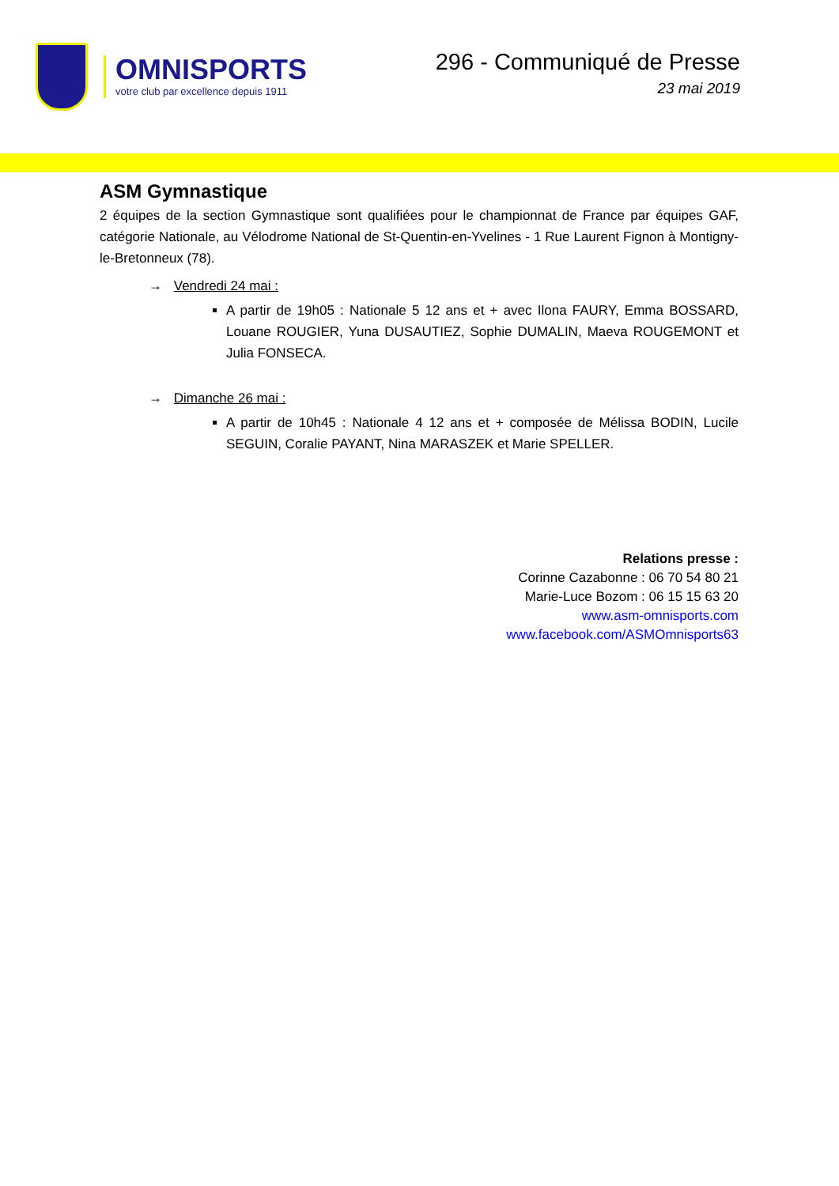OMNISPORTS
votre club par excellence depuis 1911
296 - Communiqué de Presse
23 mai 2019
ASM Gymnastique
2 équipes de la section Gymnastique sont qualifiées pour le championnat de France par équipes GAF, catégorie Nationale, au Vélodrome National de St-Quentin-en-Yvelines - 1 Rue Laurent Fignon à Montigny-le-Bretonneux (78).
→ Vendredi 24 mai :
A partir de 19h05 : Nationale 5 12 ans et + avec Ilona FAURY, Emma BOSSARD, Louane ROUGIER, Yuna DUSAUTIEZ, Sophie DUMALIN, Maeva ROUGEMONT et Julia FONSECA.
→ Dimanche 26 mai :
A partir de 10h45 : Nationale 4 12 ans et + composée de Mélissa BODIN, Lucile SEGUIN, Coralie PAYANT, Nina MARASZEK et Marie SPELLER.
Relations presse :
Corinne Cazabonne : 06 70 54 80 21
Marie-Luce Bozom : 06 15 15 63 20
www.asm-omnisports.com
www.facebook.com/ASMOmnisports63